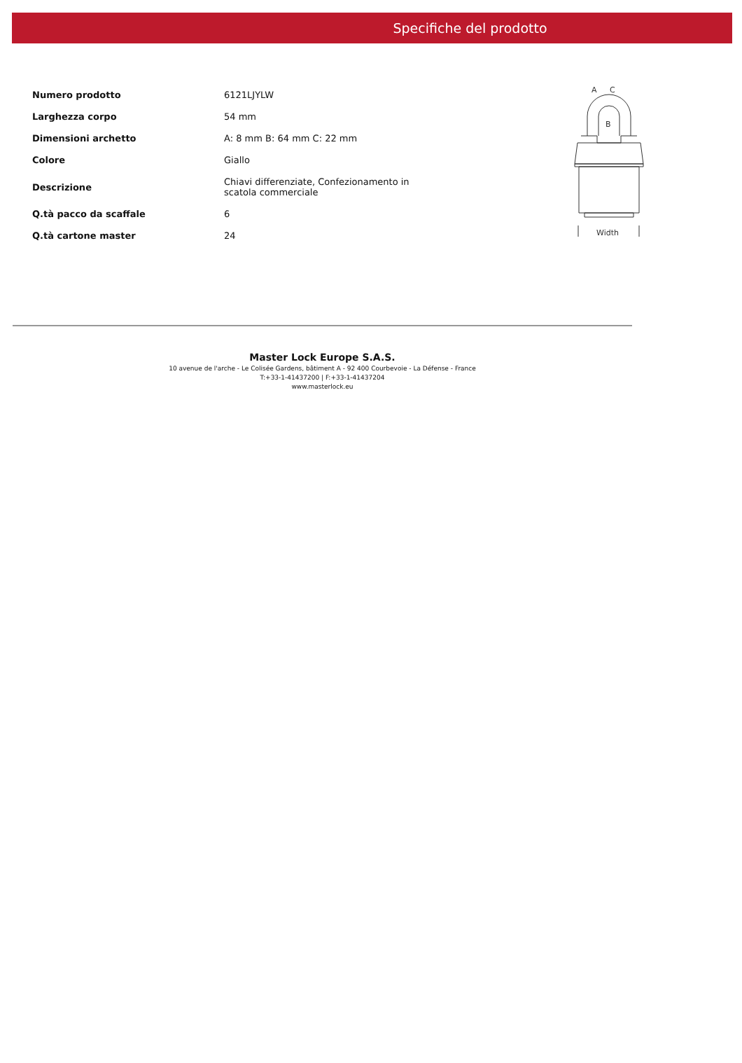Specifiche del prodotto
| Numero prodotto | 6121LJYLW |
| Larghezza corpo | 54 mm |
| Dimensioni archetto | A: 8 mm B: 64 mm C: 22 mm |
| Colore | Giallo |
| Descrizione | Chiavi differenziate, Confezionamento in scatola commerciale |
| Q.tà pacco da scaffale | 6 |
| Q.tà cartone master | 24 |
A
C
B
Width
Master Lock Europe S.A.S.
10 avenue de l'arche - Le Colisée Gardens, bâtiment A - 92 400 Courbevoie - La Défense - France
T:+33-1-41437200 | F:+33-1-41437204
www.masterlock.eu